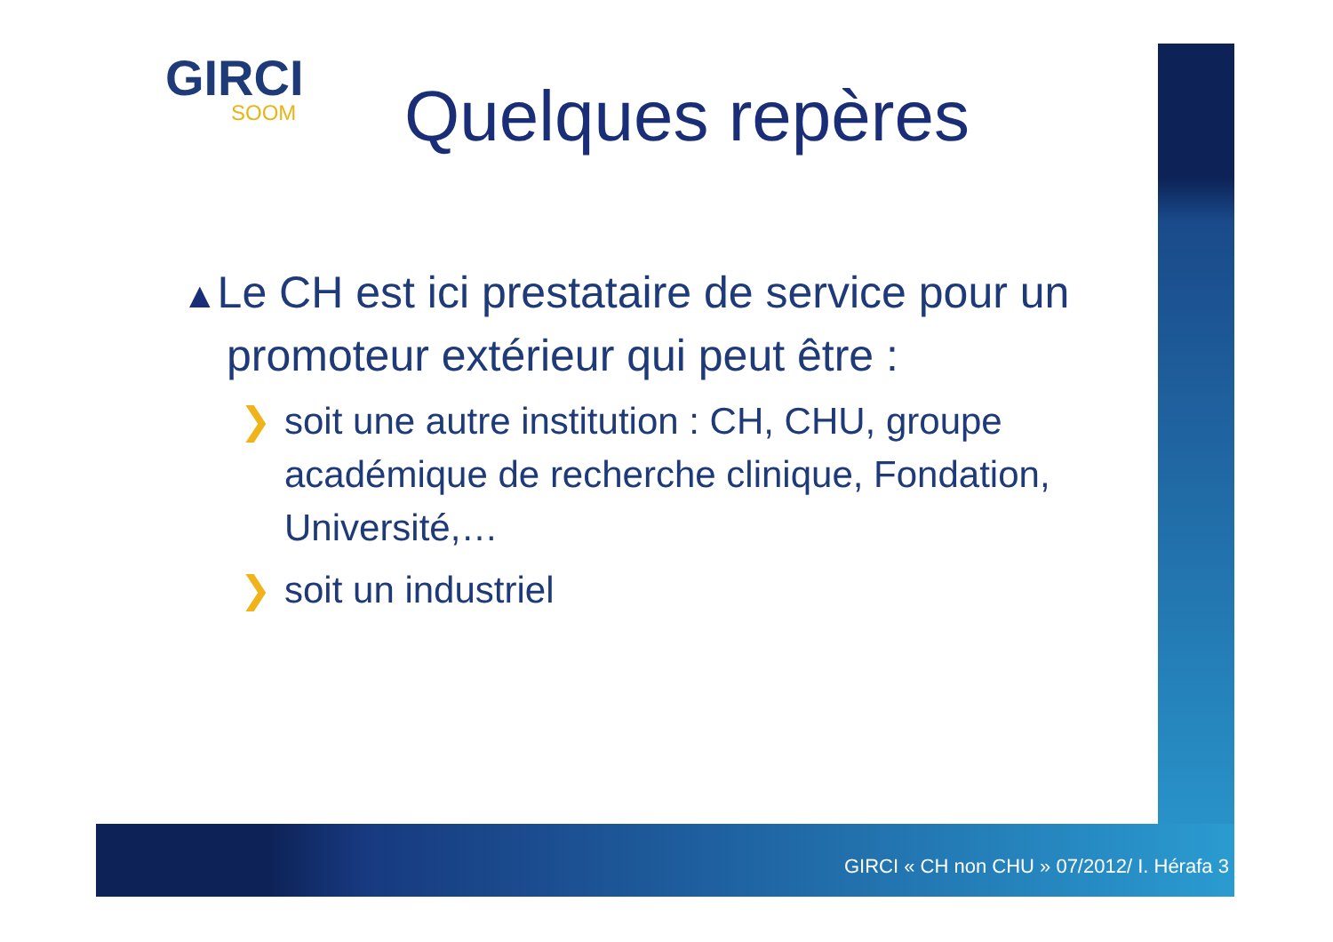GIRCI
SOOM
Quelques repères
▲Le CH est ici prestataire de service pour un promoteur extérieur qui peut être :
❯ soit une autre institution : CH, CHU, groupe académique de recherche clinique, Fondation, Université,…
❯ soit un industriel
GIRCI « CH non CHU » 07/2012/ I. Hérafa 3